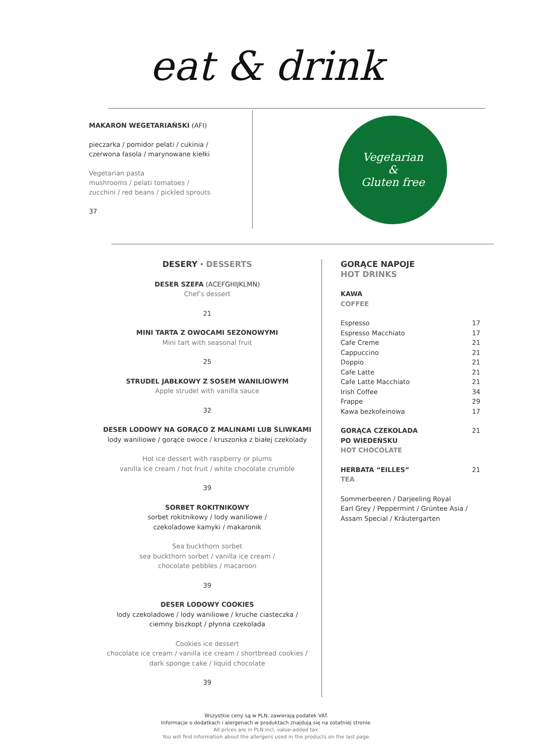eat & drink
MAKARON WEGETARIAŃSKI (AFI)
pieczarka / pomidor pelati / cukinia /
czerwona fasola / marynowane kiełki
Vegetarian pasta
mushrooms / pelati tomatoes /
zucchini / red beans / pickled sprouts
37
Vegetarian
&
Gluten free
DESERY · DESSERTS
DESER SZEFA (ACEFGHIJKLMN)
Chef's dessert
21
MINI TARTA Z OWOCAMI SEZONOWYMI
Mini tart with seasonal fruit
25
STRUDEL JABŁKOWY Z SOSEM WANILIOWYM
Apple strudel with vanilla sauce
32
DESER LODOWY NA GORĄCO Z MALINAMI LUB ŚLIWKAMI
lody waniliowe / gorące owoce / kruszonka z białej czekolady
Hot ice dessert with raspberry or plums
vanilla ice cream / hot fruit / white chocolate crumble
39
SORBET ROKITNIKOWY
sorbet rokitnikowy / lody waniliowe /
czekoladowe kamyki / makaronik
Sea buckthorn sorbet
sea buckthorn sorbet / vanilla ice cream /
chocolate pebbles / macaroon
39
DESER LODOWY COOKIES
lody czekoladowe / lody waniliowe / kruche ciasteczka /
ciemny biszkopt / płynna czekolada
Cookies ice dessert
chocolate ice cream / vanilla ice cream / shortbread cookies /
dark sponge cake / liquid chocolate
39
GORĄCE NAPOJE
HOT DRINKS
KAWA
COFFEE
| Espresso | 17 |
| Espresso Macchiato | 17 |
| Cafe Creme | 21 |
| Cappuccino | 21 |
| Doppio | 21 |
| Cafe Latte | 21 |
| Cafe Latte Macchiato | 21 |
| Irish Coffee | 34 |
| Frappe | 29 |
| Kawa bezkofeinowa | 17 |
| GORĄCA CZEKOLADA PO WIEDEŃSKU HOT CHOCOLATE | 21 |
| HERBATA “EILLES” TEA | 21 |
Sommerbeeren / Darjeeling Royal
Earl Grey / Peppermint / Grüntee Asia /
Assam Special / Kräutergarten
Wszystkie ceny są w PLN, zawierają podatek VAT.
Informacje o dodatkach i alergenach w produktach znajdują się na ostatniej stronie.
All prices are in PLN incl. value-added tax.
You will find information about the allergens used in the products on the last page.